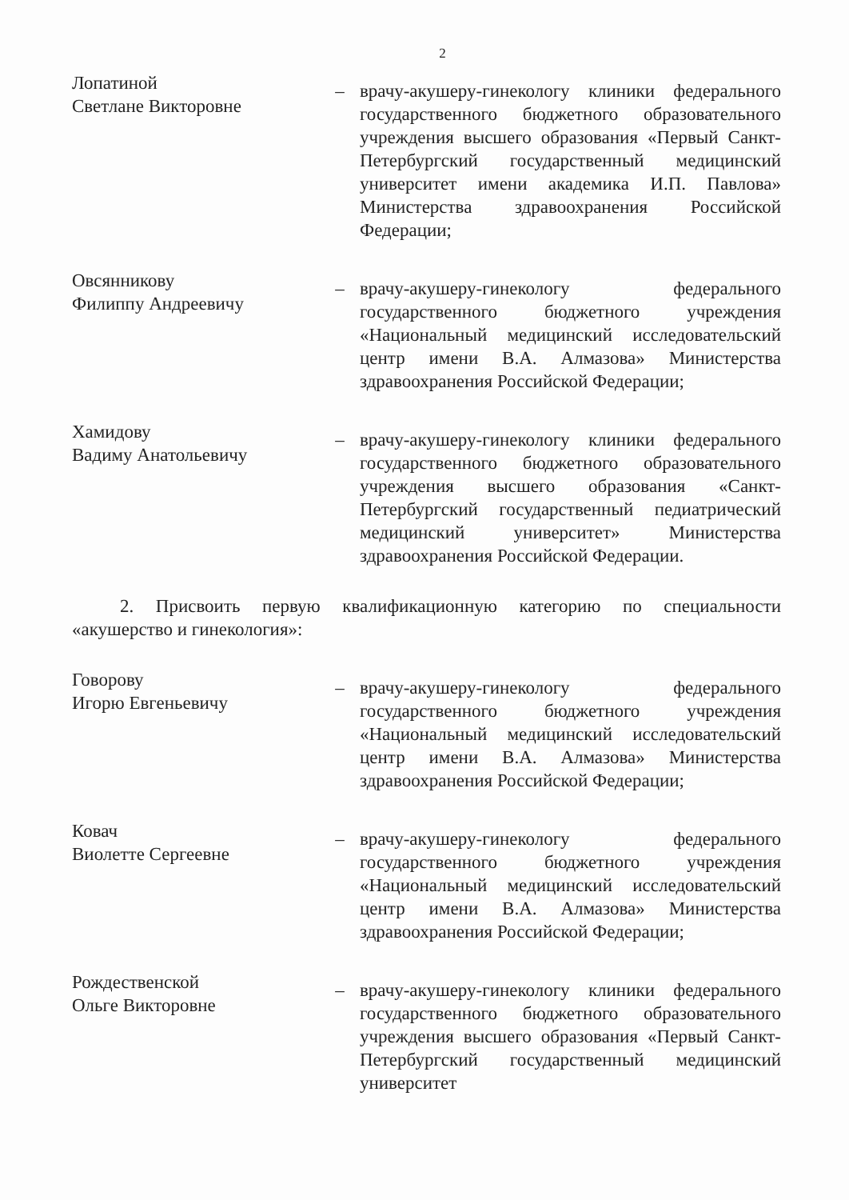2
Лопатиной
Светлане Викторовне
– врачу-акушеру-гинекологу клиники федерального государственного бюджетного образовательного учреждения высшего образования «Первый Санкт-Петербургский государственный медицинский университет имени академика И.П. Павлова» Министерства здравоохранения Российской Федерации;
Овсянникову
Филиппу Андреевичу
– врачу-акушеру-гинекологу федерального государственного бюджетного учреждения «Национальный медицинский исследовательский центр имени В.А. Алмазова» Министерства здравоохранения Российской Федерации;
Хамидову
Вадиму Анатольевичу
– врачу-акушеру-гинекологу клиники федерального государственного бюджетного образовательного учреждения высшего образования «Санкт-Петербургский государственный педиатрический медицинский университет» Министерства здравоохранения Российской Федерации.
2. Присвоить первую квалификационную категорию по специальности «акушерство и гинекология»:
Говорову
Игорю Евгеньевичу
– врачу-акушеру-гинекологу федерального государственного бюджетного учреждения «Национальный медицинский исследовательский центр имени В.А. Алмазова» Министерства здравоохранения Российской Федерации;
Ковач
Виолетте Сергеевне
– врачу-акушеру-гинекологу федерального государственного бюджетного учреждения «Национальный медицинский исследовательский центр имени В.А. Алмазова» Министерства здравоохранения Российской Федерации;
Рождественской
Ольге Викторовне
– врачу-акушеру-гинекологу клиники федерального государственного бюджетного образовательного учреждения высшего образования «Первый Санкт-Петербургский государственный медицинский университет